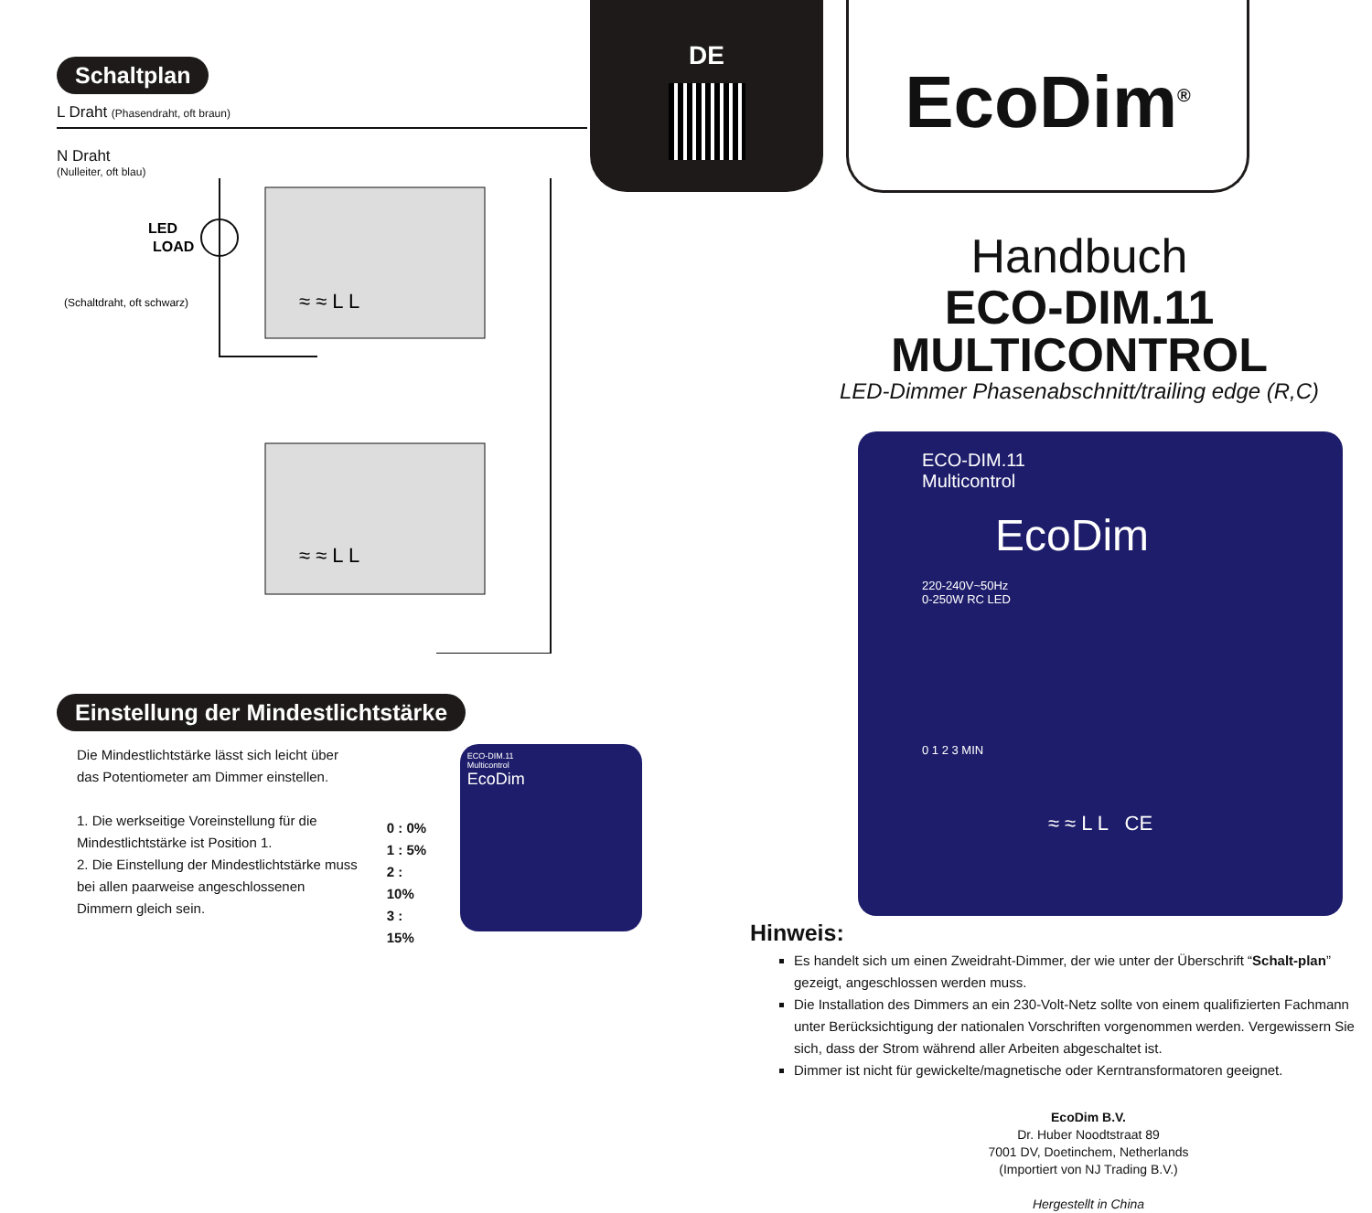Schaltplan
L Draht (Phasendraht, oft braun)
N Draht
(Nulleiter, oft blau)
LED
LOAD
(Schaltdraht, oft schwarz)
≈ ≈ L L
≈ ≈ L L
Einstellung der Mindestlichtstärke
Die Mindestlichtstärke lässt sich leicht über das Potentiometer am Dimmer einstellen.
1. Die werkseitige Voreinstellung für die Mindestlichtstärke ist Position 1.
2. Die Einstellung der Mindestlichtstärke muss bei allen paarweise angeschlossenen Dimmern gleich sein.
0 : 0%
1 : 5%
2 : 10%
3 : 15%
ECO-DIM.11
Multicontrol
EcoDim
DE EcoDim<sup>®</sup>
Handbuch
ECO-DIM.11
MULTICONTROL
LED-Dimmer Phasenabschnitt/trailing edge (R,C)
ECO-DIM.11
Multicontrol
EcoDim
220-240V~50Hz
0-250W RC LED
0 1 2 3 MIN
≈ ≈ L L CE
Hinweis:
Es handelt sich um einen Zweidraht-Dimmer, der wie unter der Überschrift “Schalt-plan” gezeigt, angeschlossen werden muss.
Die Installation des Dimmers an ein 230-Volt-Netz sollte von einem qualifizierten Fachmann unter Berücksichtigung der nationalen Vorschriften vorgenommen werden. Vergewissern Sie sich, dass der Strom während aller Arbeiten abgeschaltet ist.
Dimmer ist nicht für gewickelte/magnetische oder Kerntransformatoren geeignet.
EcoDim B.V.
Dr. Huber Noodtstraat 89
7001 DV, Doetinchem, Netherlands
(Importiert von NJ Trading B.V.)
Hergestellt in China